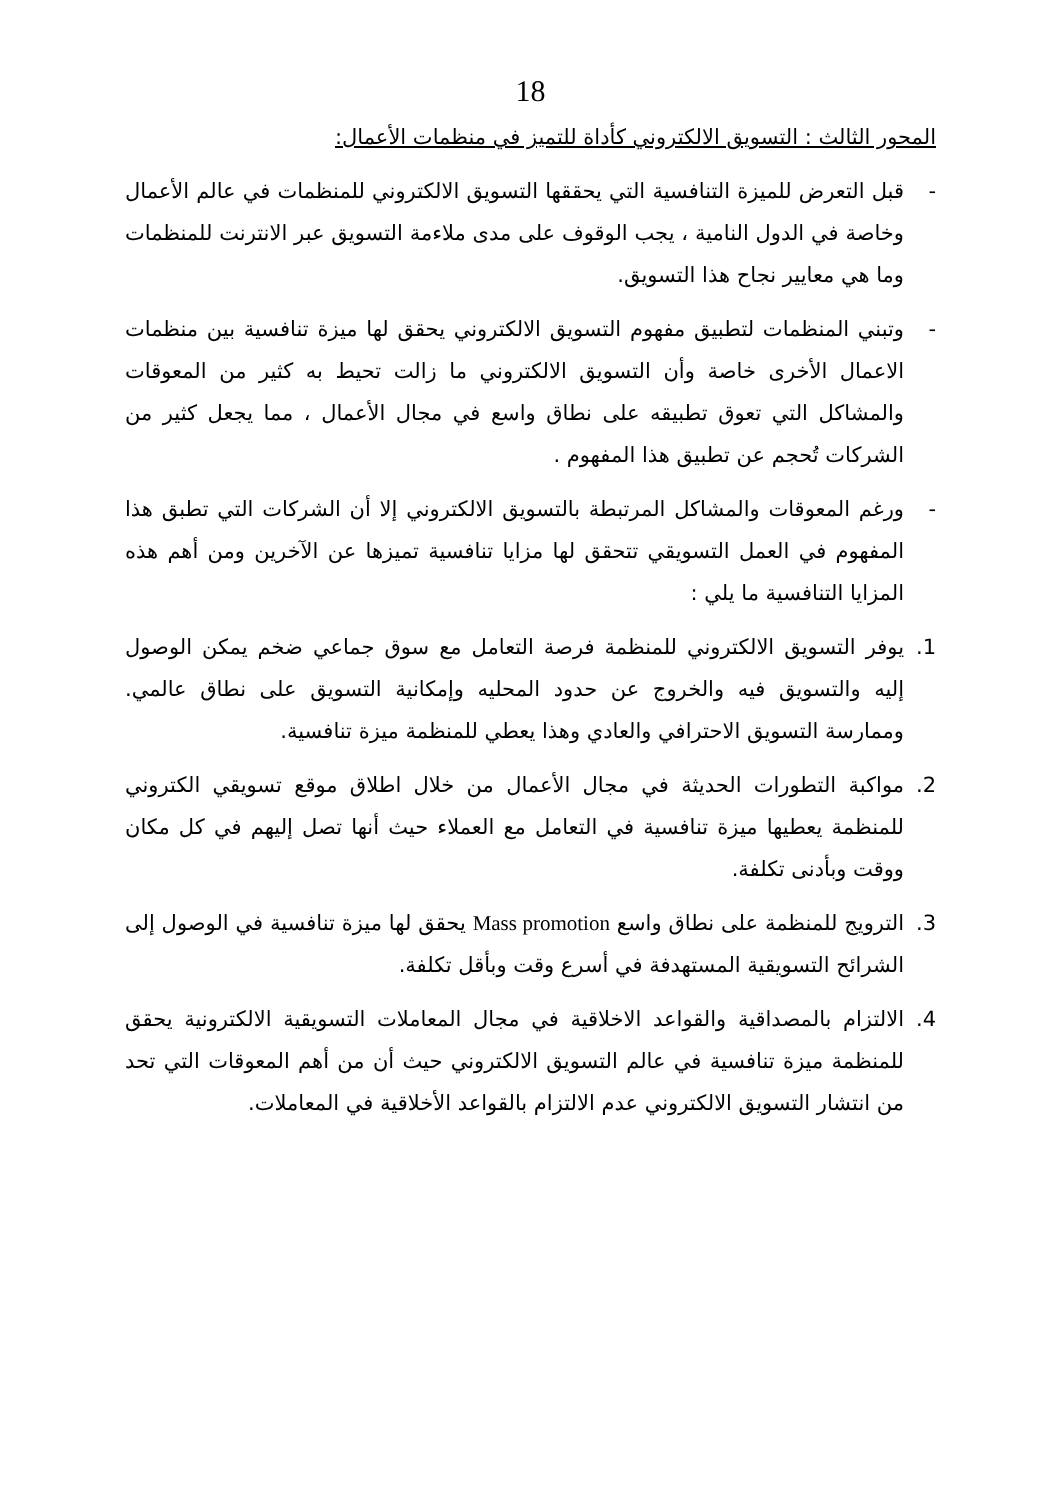18
المحور الثالث : التسويق الالكتروني كأداة للتميز في منظمات الأعمال:
- قبل التعرض للميزة التنافسية التي يحققها التسويق الالكتروني للمنظمات في عالم الأعمال وخاصة في الدول النامية ، يجب الوقوف على مدى ملاءمة التسويق عبر الانترنت للمنظمات وما هي معايير نجاح هذا التسويق.
- وتبني المنظمات لتطبيق مفهوم التسويق الالكتروني يحقق لها ميزة تنافسية بين منظمات الاعمال الأخرى خاصة وأن التسويق الالكتروني ما زالت تحيط به كثير من المعوقات والمشاكل التي تعوق تطبيقه على نطاق واسع في مجال الأعمال ، مما يجعل كثير من الشركات تُحجم عن تطبيق هذا المفهوم .
- ورغم المعوقات والمشاكل المرتبطة بالتسويق الالكتروني إلا أن الشركات التي تطبق هذا المفهوم في العمل التسويقي تتحقق لها مزايا تنافسية تميزها عن الآخرين ومن أهم هذه المزايا التنافسية ما يلي :
1. يوفر التسويق الالكتروني للمنظمة فرصة التعامل مع سوق جماعي ضخم يمكن الوصول إليه والتسويق فيه والخروج عن حدود المحليه وإمكانية التسويق على نطاق عالمي. وممارسة التسويق الاحترافي والعادي وهذا يعطي للمنظمة ميزة تنافسية.
2. مواكبة التطورات الحديثة في مجال الأعمال من خلال اطلاق موقع تسويقي الكتروني للمنظمة يعطيها ميزة تنافسية في التعامل مع العملاء حيث أنها تصل إليهم في كل مكان ووقت وبأدنى تكلفة.
3. الترويج للمنظمة على نطاق واسع Mass promotion يحقق لها ميزة تنافسية في الوصول إلى الشرائح التسويقية المستهدفة في أسرع وقت وبأقل تكلفة.
4. الالتزام بالمصداقية والقواعد الاخلاقية في مجال المعاملات التسويقية الالكترونية يحقق للمنظمة ميزة تنافسية في عالم التسويق الالكتروني حيث أن من أهم المعوقات التي تحد من انتشار التسويق الالكتروني عدم الالتزام بالقواعد الأخلاقية في المعاملات.